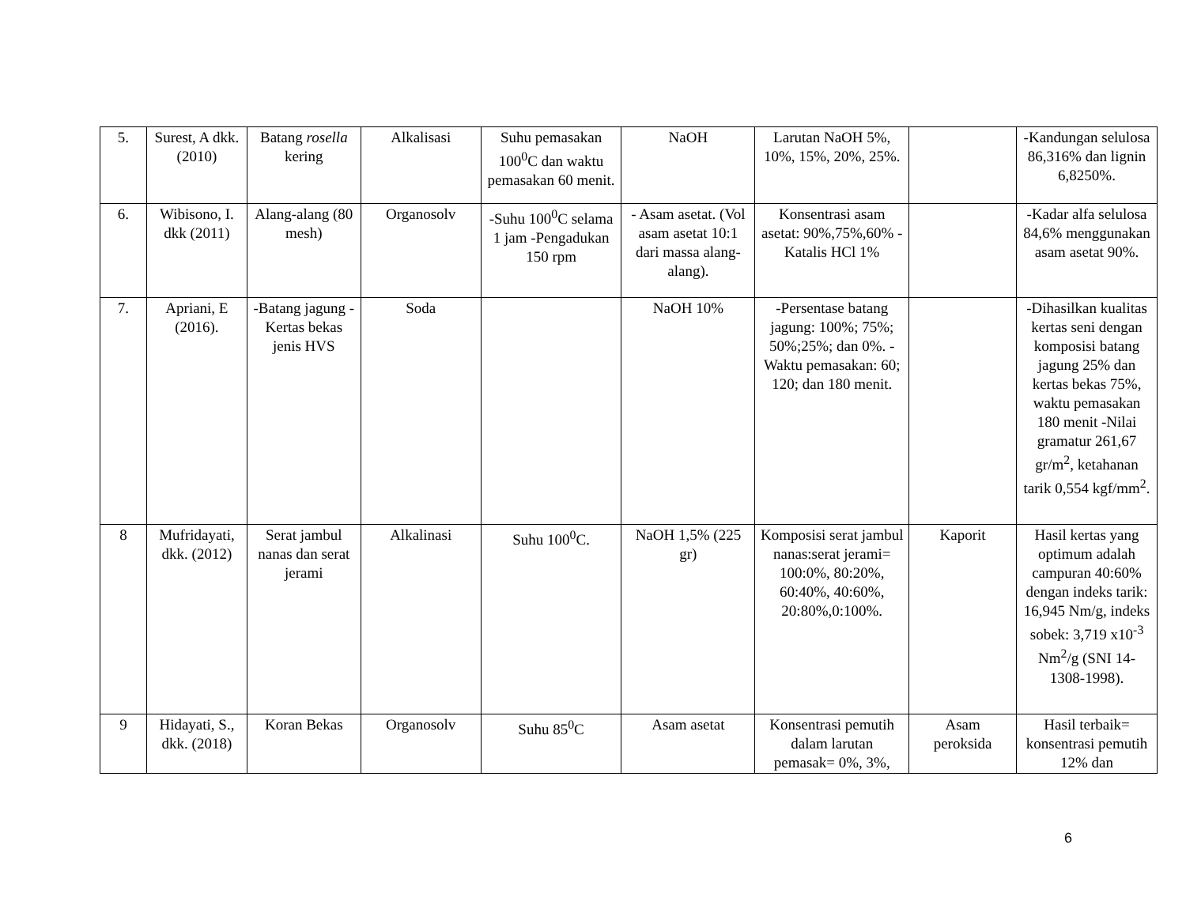| 5. | Surest, A dkk. (2010) | Batang rosella kering | Alkalisasi | Suhu pemasakan 100<sup>0</sup>C dan waktu pemasakan 60 menit. | NaOH | Larutan NaOH 5%, 10%, 15%, 20%, 25%. | | -Kandungan selulosa 86,316% dan lignin 6,8250%. |
| 6. | Wibisono, I. dkk (2011) | Alang-alang (80 mesh) | Organosolv | -Suhu 100<sup>0</sup>C selama 1 jam -Pengadukan 150 rpm | - Asam asetat. (Vol asam asetat 10:1 dari massa alang-alang). | Konsentrasi asam asetat: 90%,75%,60% -Katalis HCl 1% | | -Kadar alfa selulosa 84,6% menggunakan asam asetat 90%. |
| 7. | Apriani, E (2016). | -Batang jagung -Kertas bekas jenis HVS | Soda | | NaOH 10% | -Persentase batang jagung: 100%; 75%; 50%;25%; dan 0%. -Waktu pemasakan: 60; 120; dan 180 menit. | | -Dihasilkan kualitas kertas seni dengan komposisi batang jagung 25% dan kertas bekas 75%, waktu pemasakan 180 menit -Nilai gramatur 261,67 gr/m<sup>2</sup>, ketahanan tarik 0,554 kgf/mm<sup>2</sup>. |
| 8 | Mufridayati, dkk. (2012) | Serat jambul nanas dan serat jerami | Alkalinasi | Suhu 100<sup>0</sup>C. | NaOH 1,5% (225 gr) | Komposisi serat jambul nanas:serat jerami= 100:0%, 80:20%, 60:40%, 40:60%, 20:80%,0:100%. | Kaporit | Hasil kertas yang optimum adalah campuran 40:60% dengan indeks tarik: 16,945 Nm/g, indeks sobek: 3,719 x10<sup>-3</sup> Nm<sup>2</sup>/g (SNI 14-1308-1998). |
| 9 | Hidayati, S., dkk. (2018) | Koran Bekas | Organosolv | Suhu 85<sup>0</sup>C | Asam asetat | Konsentrasi pemutih dalam larutan pemasak= 0%, 3%, | Asam peroksida | Hasil terbaik= konsentrasi pemutih 12% dan |
6